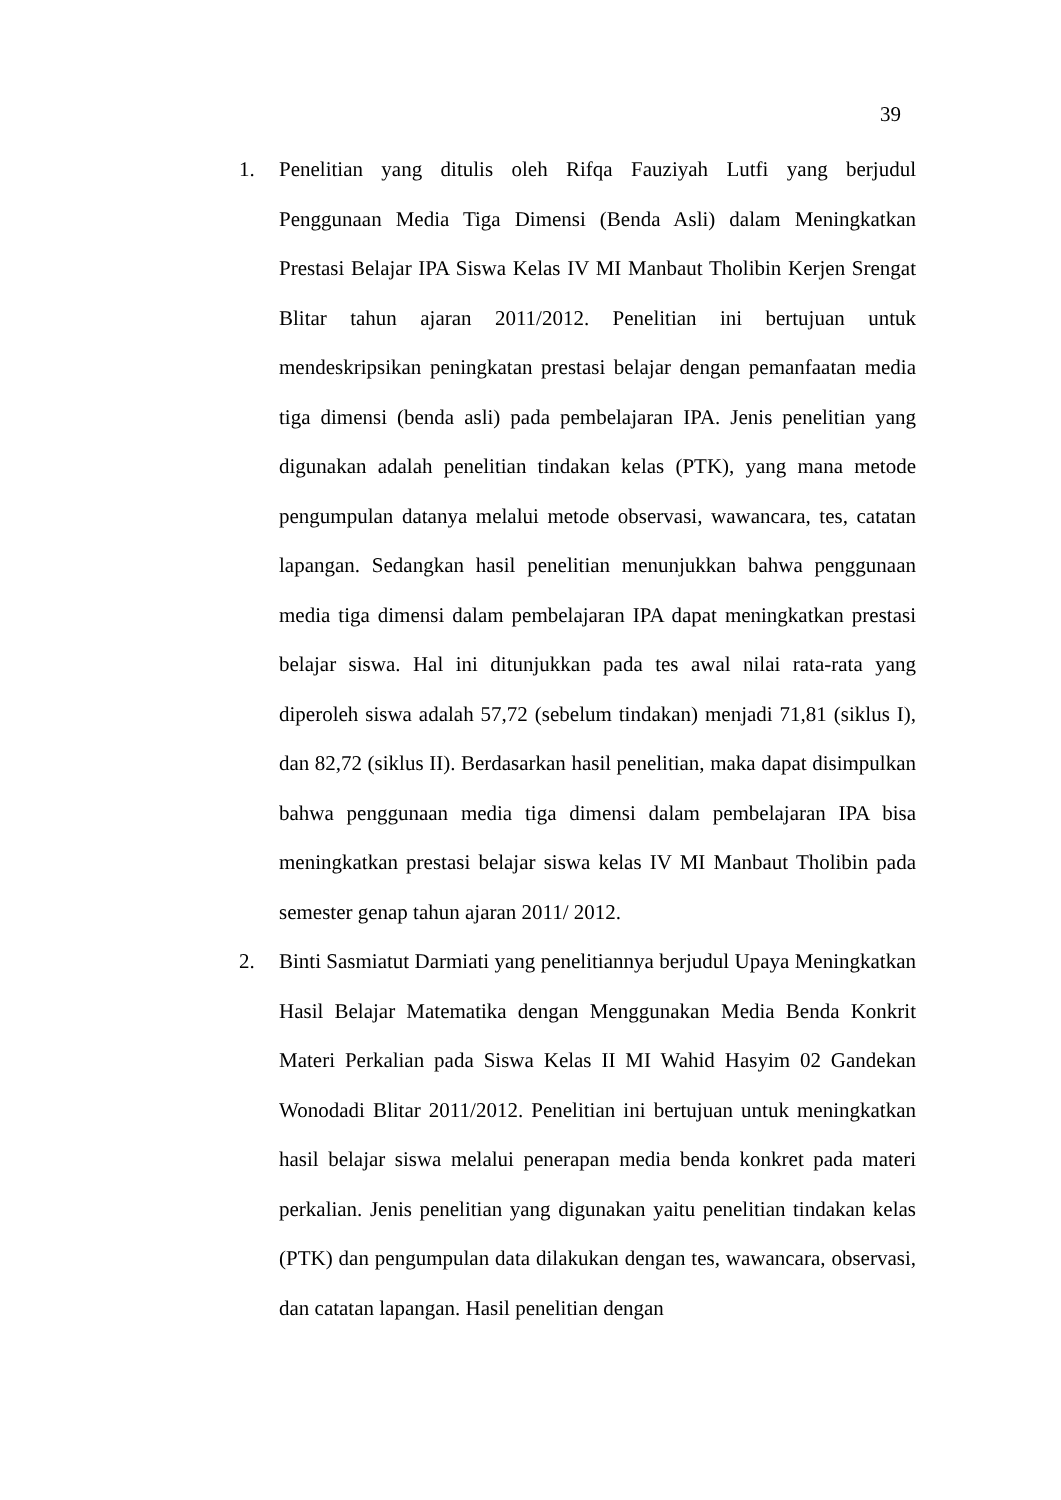39
1. Penelitian yang ditulis oleh Rifqa Fauziyah Lutfi yang berjudul Penggunaan Media Tiga Dimensi (Benda Asli) dalam Meningkatkan Prestasi Belajar IPA Siswa Kelas IV MI Manbaut Tholibin Kerjen Srengat Blitar tahun ajaran 2011/2012. Penelitian ini bertujuan untuk mendeskripsikan peningkatan prestasi belajar dengan pemanfaatan media tiga dimensi (benda asli) pada pembelajaran IPA. Jenis penelitian yang digunakan adalah penelitian tindakan kelas (PTK), yang mana metode pengumpulan datanya melalui metode observasi, wawancara, tes, catatan lapangan. Sedangkan hasil penelitian menunjukkan bahwa penggunaan media tiga dimensi dalam pembelajaran IPA dapat meningkatkan prestasi belajar siswa. Hal ini ditunjukkan pada tes awal nilai rata-rata yang diperoleh siswa adalah 57,72 (sebelum tindakan) menjadi 71,81 (siklus I), dan 82,72 (siklus II). Berdasarkan hasil penelitian, maka dapat disimpulkan bahwa penggunaan media tiga dimensi dalam pembelajaran IPA bisa meningkatkan prestasi belajar siswa kelas IV MI Manbaut Tholibin pada semester genap tahun ajaran 2011/ 2012.
2. Binti Sasmiatut Darmiati yang penelitiannya berjudul Upaya Meningkatkan Hasil Belajar Matematika dengan Menggunakan Media Benda Konkrit Materi Perkalian pada Siswa Kelas II MI Wahid Hasyim 02 Gandekan Wonodadi Blitar 2011/2012. Penelitian ini bertujuan untuk meningkatkan hasil belajar siswa melalui penerapan media benda konkret pada materi perkalian. Jenis penelitian yang digunakan yaitu penelitian tindakan kelas (PTK) dan pengumpulan data dilakukan dengan tes, wawancara, observasi, dan catatan lapangan. Hasil penelitian dengan